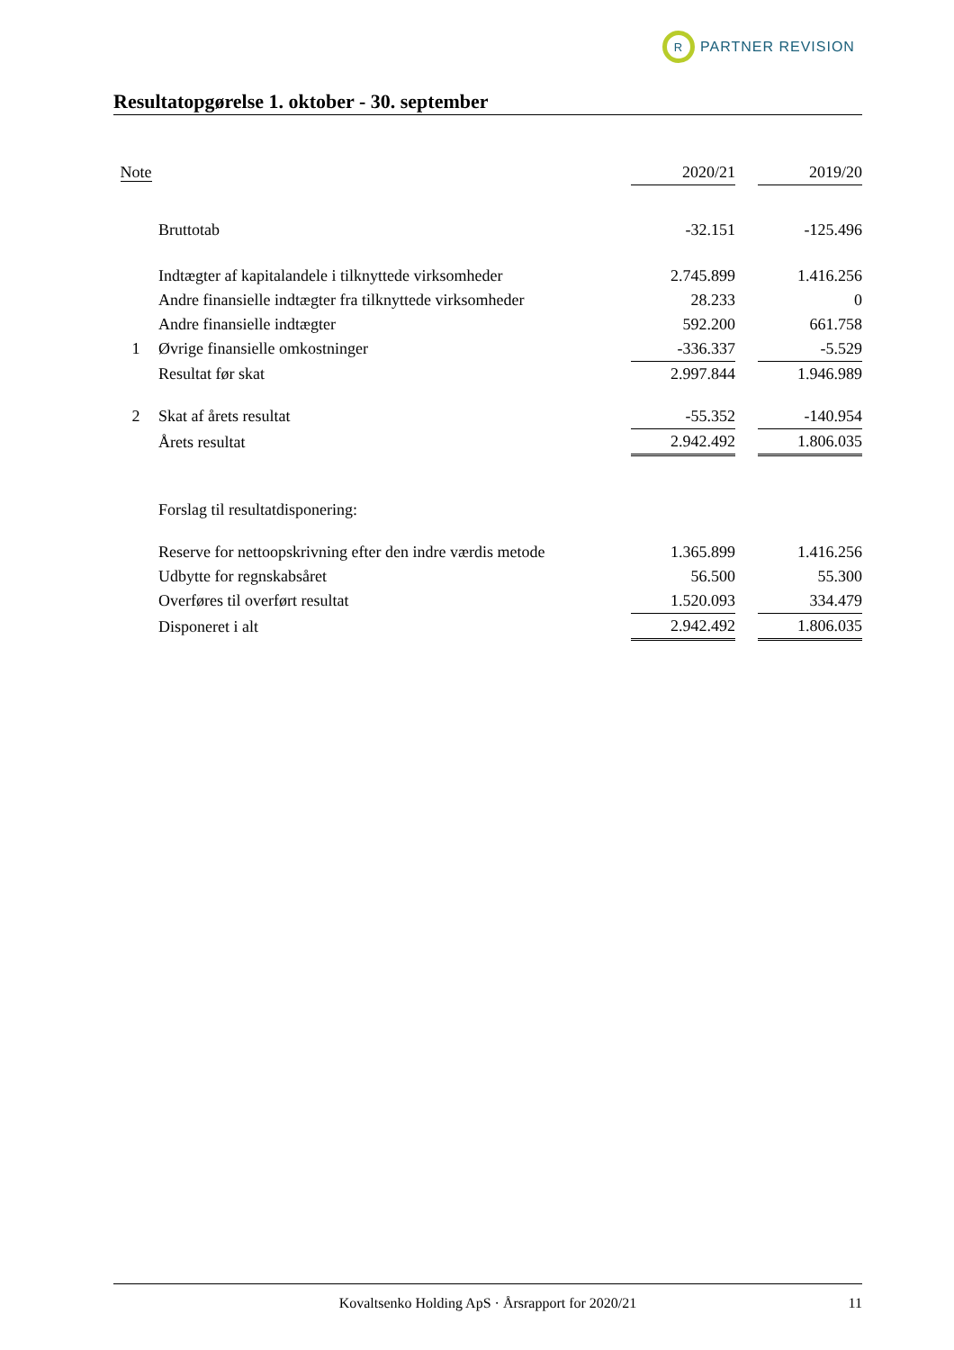R
PARTNER REVISION
Resultatopgørelse 1. oktober - 30. september
| Note | | 2020/21 | | 2019/20 |
| --- | --- | --- | --- | --- |
| | Bruttotab | -32.151 | | -125.496 |
| | Indtægter af kapitalandele i tilknyttede virksomheder | 2.745.899 | | 1.416.256 |
| | Andre finansielle indtægter fra tilknyttede virksomheder | 28.233 | | 0 |
| | Andre finansielle indtægter | 592.200 | | 661.758 |
| 1 | Øvrige finansielle omkostninger | -336.337 | | -5.529 |
| | Resultat før skat | 2.997.844 | | 1.946.989 |
| 2 | Skat af årets resultat | -55.352 | | -140.954 |
| | Årets resultat | 2.942.492 | | 1.806.035 |
| | Forslag til resultatdisponering: | | | |
| | Reserve for nettoopskrivning efter den indre værdis metode | 1.365.899 | | 1.416.256 |
| | Udbytte for regnskabsåret | 56.500 | | 55.300 |
| | Overføres til overført resultat | 1.520.093 | | 334.479 |
| | Disponeret i alt | 2.942.492 | | 1.806.035 |
Kovaltsenko Holding ApS · Årsrapport for 2020/21 11